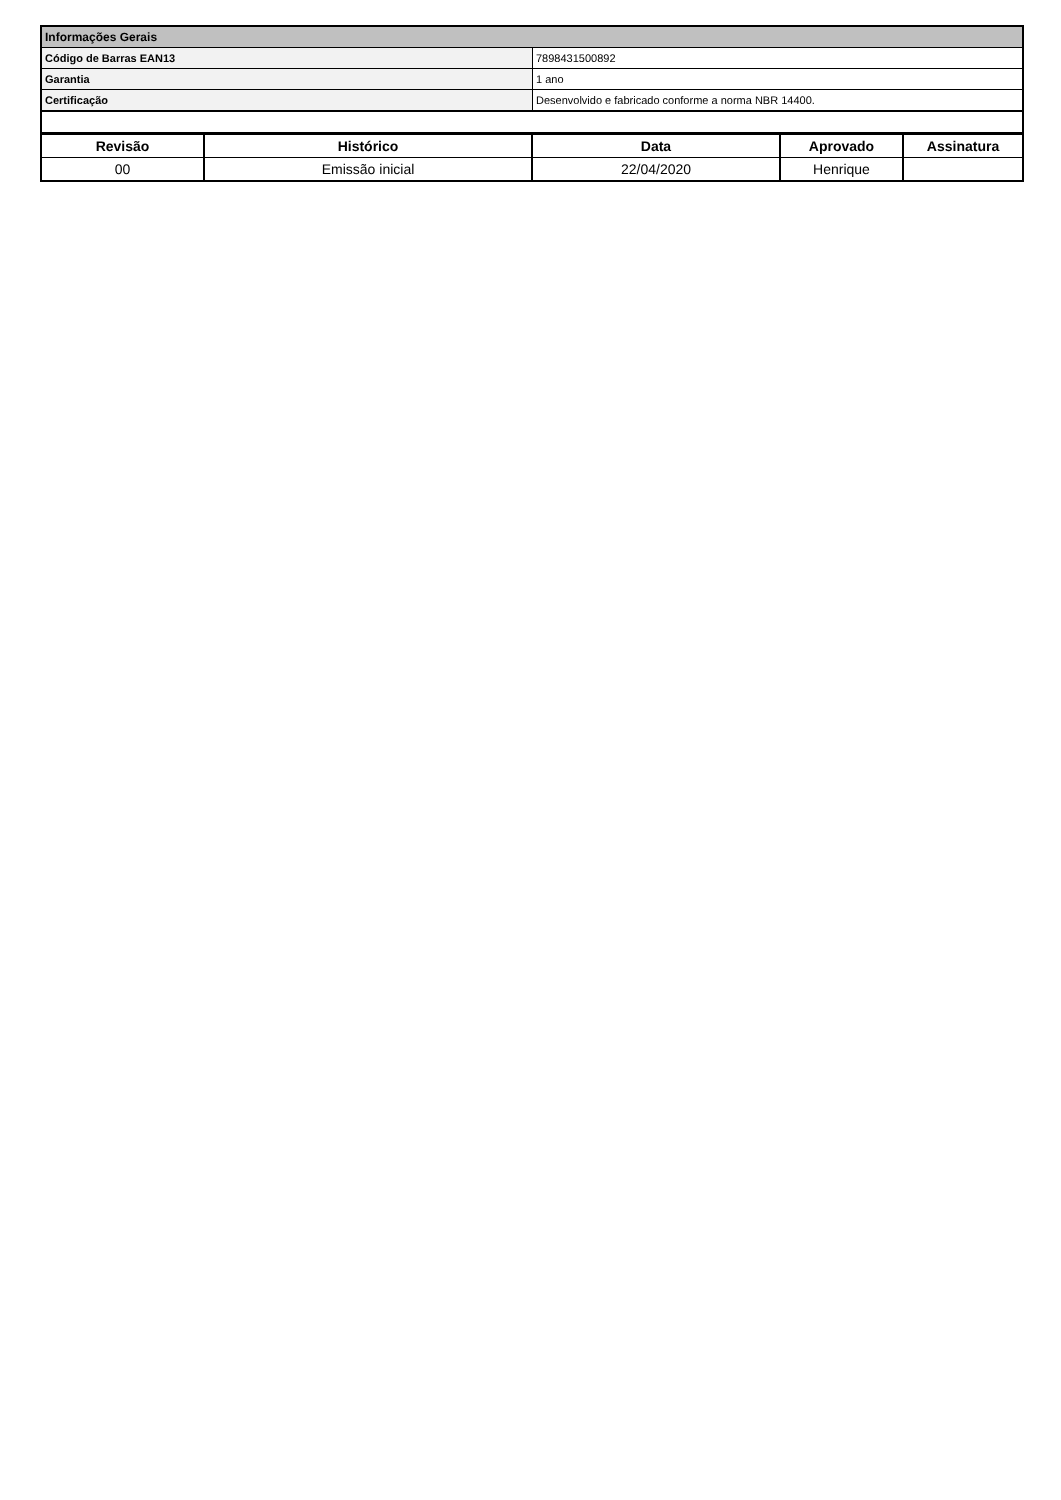| Informações Gerais | |
| Código de Barras EAN13 | 7898431500892 |
| Garantia | 1 ano |
| Certificação | Desenvolvido e fabricado conforme a norma NBR 14400. |
| Revisão | Histórico | Data | Aprovado | Assinatura |
| --- | --- | --- | --- | --- |
| 00 | Emissão inicial | 22/04/2020 | Henrique | |